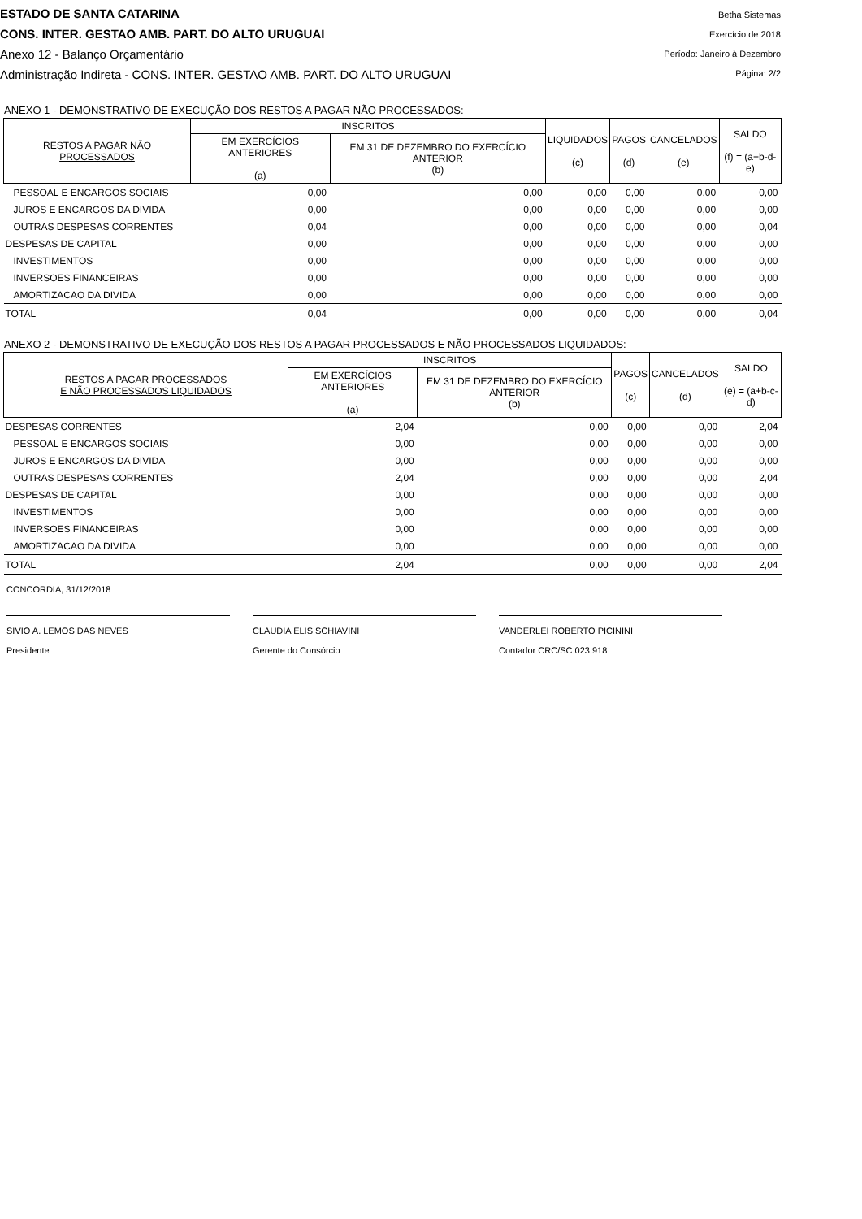ESTADO DE SANTA CATARINA
CONS. INTER. GESTAO AMB. PART. DO ALTO URUGUAI
Anexo 12 - Balanço Orçamentário
Administração Indireta - CONS. INTER. GESTAO AMB. PART. DO ALTO URUGUAI
Betha Sistemas
Exercício de 2018
Período: Janeiro à Dezembro
Página: 2/2
ANEXO 1 - DEMONSTRATIVO DE EXECUÇÃO DOS RESTOS A PAGAR NÃO PROCESSADOS:
| RESTOS A PAGAR NÃO PROCESSADOS | INSCRITOS | | LIQUIDADOS (c) | PAGOS (d) | CANCELADOS (e) | SALDO (f) = (a+b-d-e) |
| --- | --- | --- | --- | --- | --- | --- |
| | EM EXERCÍCIOS ANTERIORES (a) | EM 31 DE DEZEMBRO DO EXERCÍCIO ANTERIOR (b) | | | | |
| PESSOAL E ENCARGOS SOCIAIS | 0,00 | 0,00 | 0,00 | 0,00 | 0,00 | 0,00 |
| JUROS E ENCARGOS DA DIVIDA | 0,00 | 0,00 | 0,00 | 0,00 | 0,00 | 0,00 |
| OUTRAS DESPESAS CORRENTES | 0,04 | 0,00 | 0,00 | 0,00 | 0,00 | 0,04 |
| DESPESAS DE CAPITAL | 0,00 | 0,00 | 0,00 | 0,00 | 0,00 | 0,00 |
| INVESTIMENTOS | 0,00 | 0,00 | 0,00 | 0,00 | 0,00 | 0,00 |
| INVERSOES FINANCEIRAS | 0,00 | 0,00 | 0,00 | 0,00 | 0,00 | 0,00 |
| AMORTIZACAO DA DIVIDA | 0,00 | 0,00 | 0,00 | 0,00 | 0,00 | 0,00 |
| TOTAL | 0,04 | 0,00 | 0,00 | 0,00 | 0,00 | 0,04 |
ANEXO 2 - DEMONSTRATIVO DE EXECUÇÃO DOS RESTOS A PAGAR PROCESSADOS E NÃO PROCESSADOS LIQUIDADOS:
| RESTOS A PAGAR PROCESSADOS E NÃO PROCESSADOS LIQUIDADOS | INSCRITOS | | PAGOS (c) | CANCELADOS (d) | SALDO (e) = (a+b-c-d) |
| --- | --- | --- | --- | --- | --- |
| | EM EXERCÍCIOS ANTERIORES (a) | EM 31 DE DEZEMBRO DO EXERCÍCIO ANTERIOR (b) | | | |
| DESPESAS CORRENTES | 2,04 | 0,00 | 0,00 | 0,00 | 2,04 |
| PESSOAL E ENCARGOS SOCIAIS | 0,00 | 0,00 | 0,00 | 0,00 | 0,00 |
| JUROS E ENCARGOS DA DIVIDA | 0,00 | 0,00 | 0,00 | 0,00 | 0,00 |
| OUTRAS DESPESAS CORRENTES | 2,04 | 0,00 | 0,00 | 0,00 | 2,04 |
| DESPESAS DE CAPITAL | 0,00 | 0,00 | 0,00 | 0,00 | 0,00 |
| INVESTIMENTOS | 0,00 | 0,00 | 0,00 | 0,00 | 0,00 |
| INVERSOES FINANCEIRAS | 0,00 | 0,00 | 0,00 | 0,00 | 0,00 |
| AMORTIZACAO DA DIVIDA | 0,00 | 0,00 | 0,00 | 0,00 | 0,00 |
| TOTAL | 2,04 | 0,00 | 0,00 | 0,00 | 2,04 |
CONCORDIA, 31/12/2018
SIVIO A. LEMOS DAS NEVES
Presidente
CLAUDIA ELIS SCHIAVINI
Gerente do Consórcio
VANDERLEI ROBERTO PICININI
Contador CRC/SC 023.918